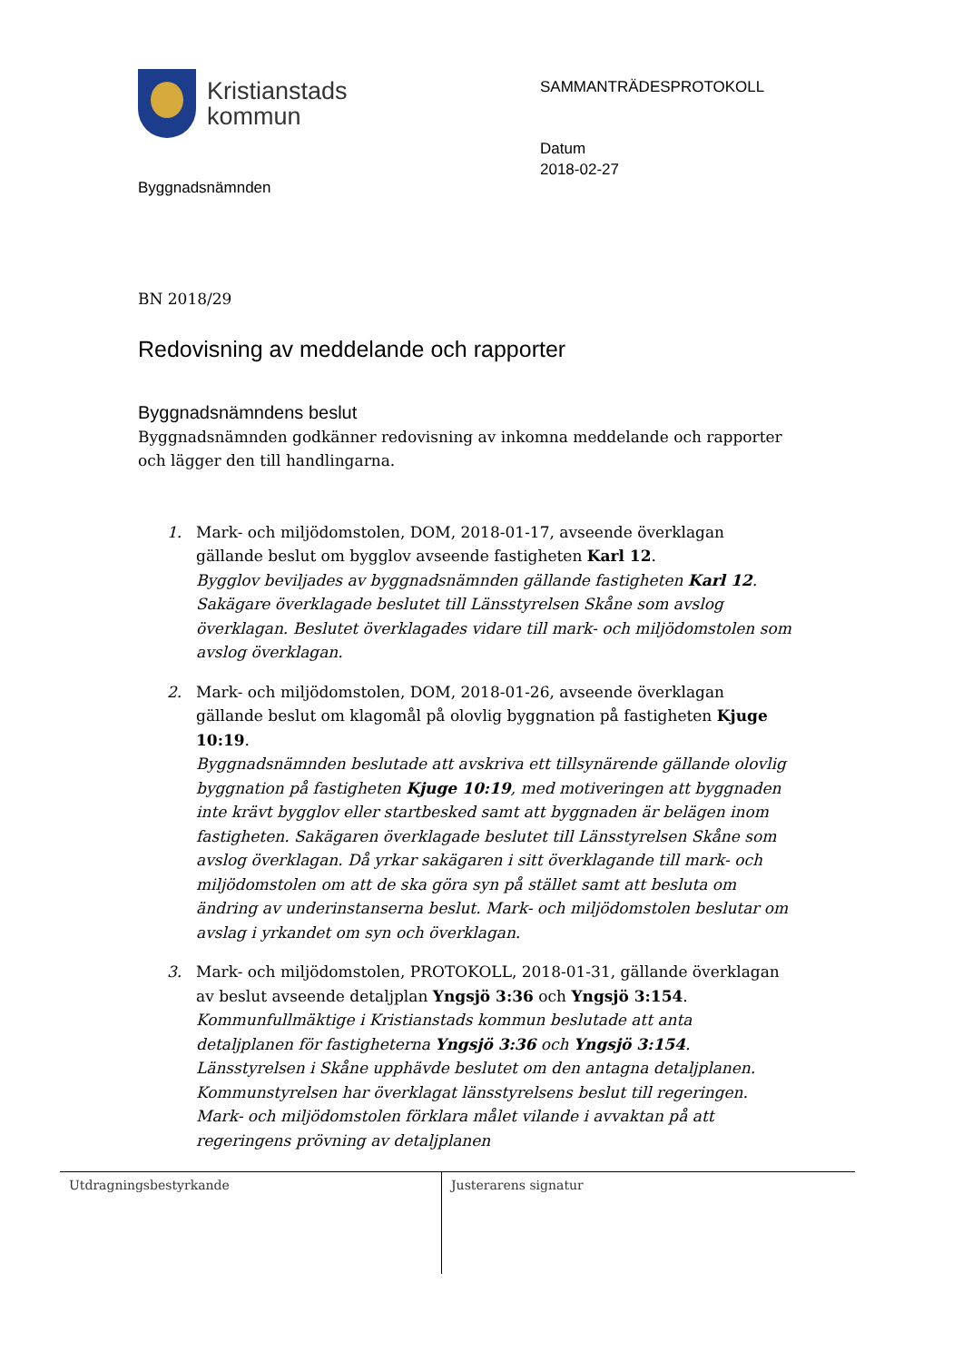Kristianstads
kommun
SAMMANTRÄDESPROTOKOLL
Datum
2018-02-27
Byggnadsnämnden
BN 2018/29
Redovisning av meddelande och rapporter
Byggnadsnämndens beslut
Byggnadsnämnden godkänner redovisning av inkomna meddelande och rapporter och lägger den till handlingarna.
1. Mark- och miljödomstolen, DOM, 2018-01-17, avseende överklagan gällande beslut om bygglov avseende fastigheten Karl 12.
Bygglov beviljades av byggnadsnämnden gällande fastigheten Karl 12. Sakägare överklagade beslutet till Länsstyrelsen Skåne som avslog överklagan. Beslutet överklagades vidare till mark- och miljödomstolen som avslog överklagan.
2. Mark- och miljödomstolen, DOM, 2018-01-26, avseende överklagan gällande beslut om klagomål på olovlig byggnation på fastigheten Kjuge 10:19.
Byggnadsnämnden beslutade att avskriva ett tillsynärende gällande olovlig byggnation på fastigheten Kjuge 10:19, med motiveringen att byggnaden inte krävt bygglov eller startbesked samt att byggnaden är belägen inom fastigheten. Sakägaren överklagade beslutet till Länsstyrelsen Skåne som avslog överklagan. Då yrkar sakägaren i sitt överklagande till mark- och miljödomstolen om att de ska göra syn på stället samt att besluta om ändring av underinstanserna beslut. Mark- och miljödomstolen beslutar om avslag i yrkandet om syn och överklagan.
3. Mark- och miljödomstolen, PROTOKOLL, 2018-01-31, gällande överklagan av beslut avseende detaljplan Yngsjö 3:36 och Yngsjö 3:154.
Kommunfullmäktige i Kristianstads kommun beslutade att anta detaljplanen för fastigheterna Yngsjö 3:36 och Yngsjö 3:154. Länsstyrelsen i Skåne upphävde beslutet om den antagna detaljplanen. Kommunstyrelsen har överklagat länsstyrelsens beslut till regeringen. Mark- och miljödomstolen förklara målet vilande i avvaktan på att regeringens prövning av detaljplanen
| Utdragningsbestyrkande | Justerarens signatur |